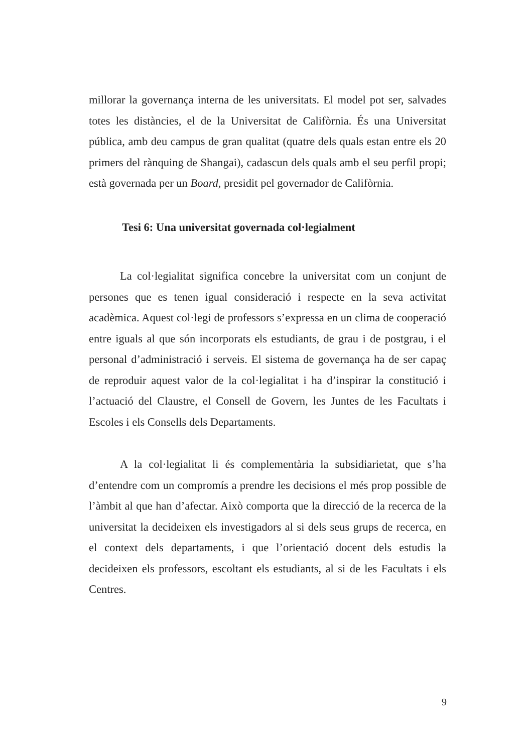millorar la governança interna de les universitats. El model pot ser, salvades totes les distàncies, el de la Universitat de Califòrnia. És una Universitat pública, amb deu campus de gran qualitat (quatre dels quals estan entre els 20 primers del rànquing de Shangai), cadascun dels quals amb el seu perfil propi; està governada per un Board, presidit pel governador de Califòrnia.
Tesi 6: Una universitat governada col·legialment
La col·legialitat significa concebre la universitat com un conjunt de persones que es tenen igual consideració i respecte en la seva activitat acadèmica. Aquest col·legi de professors s’expressa en un clima de cooperació entre iguals al que són incorporats els estudiants, de grau i de postgrau, i el personal d’administració i serveis. El sistema de governança ha de ser capaç de reproduir aquest valor de la col·legialitat i ha d’inspirar la constitució i l’actuació del Claustre, el Consell de Govern, les Juntes de les Facultats i Escoles i els Consells dels Departaments.
A la col·legialitat li és complementària la subsidiarietat, que s’ha d’entendre com un compromís a prendre les decisions el més prop possible de l’àmbit al que han d’afectar. Això comporta que la direcció de la recerca de la universitat la decideixen els investigadors al si dels seus grups de recerca, en el context dels departaments, i que l’orientació docent dels estudis la decideixen els professors, escoltant els estudiants, al si de les Facultats i els Centres.
9